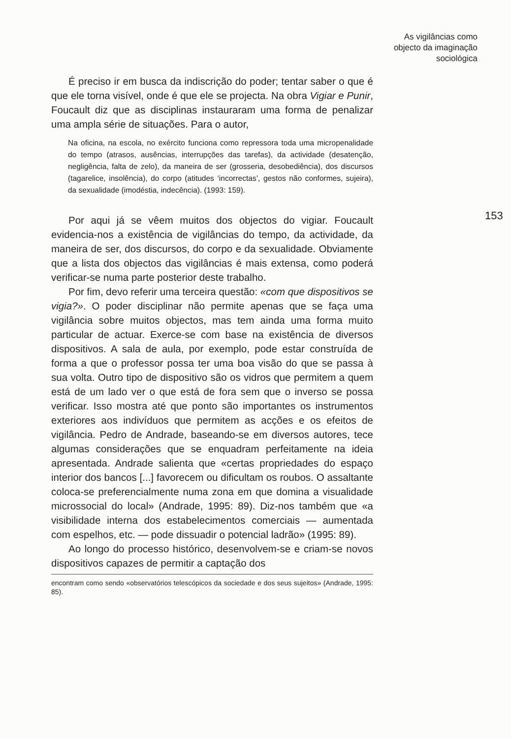As vigilâncias como
objecto da imaginação
sociológica
153
É preciso ir em busca da indiscrição do poder; tentar saber o que é que ele torna visível, onde é que ele se projecta. Na obra Vigiar e Punir, Foucault diz que as disciplinas instauraram uma forma de penalizar uma ampla série de situações. Para o autor,
Na oficina, na escola, no exército funciona como repressora toda uma micropenalidade do tempo (atrasos, ausências, interrupções das tarefas), da actividade (desatenção, negligência, falta de zelo), da maneira de ser (grosseria, desobediência), dos discursos (tagarelice, insolência), do corpo (atitudes ‘incorrectas’, gestos não conformes, sujeira), da sexualidade (imodéstia, indecência). (1993: 159).
Por aqui já se vêem muitos dos objectos do vigiar. Foucault evidencia-nos a existência de vigilâncias do tempo, da actividade, da maneira de ser, dos discursos, do corpo e da sexualidade. Obviamente que a lista dos objectos das vigilâncias é mais extensa, como poderá verificar-se numa parte posterior deste trabalho.
Por fim, devo referir uma terceira questão: «com que dispositivos se vigia?». O poder disciplinar não permite apenas que se faça uma vigilância sobre muitos objectos, mas tem ainda uma forma muito particular de actuar. Exerce-se com base na existência de diversos dispositivos. A sala de aula, por exemplo, pode estar construída de forma a que o professor possa ter uma boa visão do que se passa à sua volta. Outro tipo de dispositivo são os vidros que permitem a quem está de um lado ver o que está de fora sem que o inverso se possa verificar. Isso mostra até que ponto são importantes os instrumentos exteriores aos indivíduos que permitem as acções e os efeitos de vigilância. Pedro de Andrade, baseando-se em diversos autores, tece algumas considerações que se enquadram perfeitamente na ideia apresentada. Andrade salienta que «certas propriedades do espaço interior dos bancos [...] favorecem ou dificultam os roubos. O assaltante coloca-se preferencialmente numa zona em que domina a visualidade microssocial do local» (Andrade, 1995: 89). Diz-nos também que «a visibilidade interna dos estabelecimentos comerciais — aumentada com espelhos, etc. — pode dissuadir o potencial ladrão» (1995: 89).
Ao longo do processo histórico, desenvolvem-se e criam-se novos dispositivos capazes de permitir a captação dos
encontram como sendo «observatórios telescópicos da sociedade e dos seus sujeitos» (Andrade, 1995: 85).